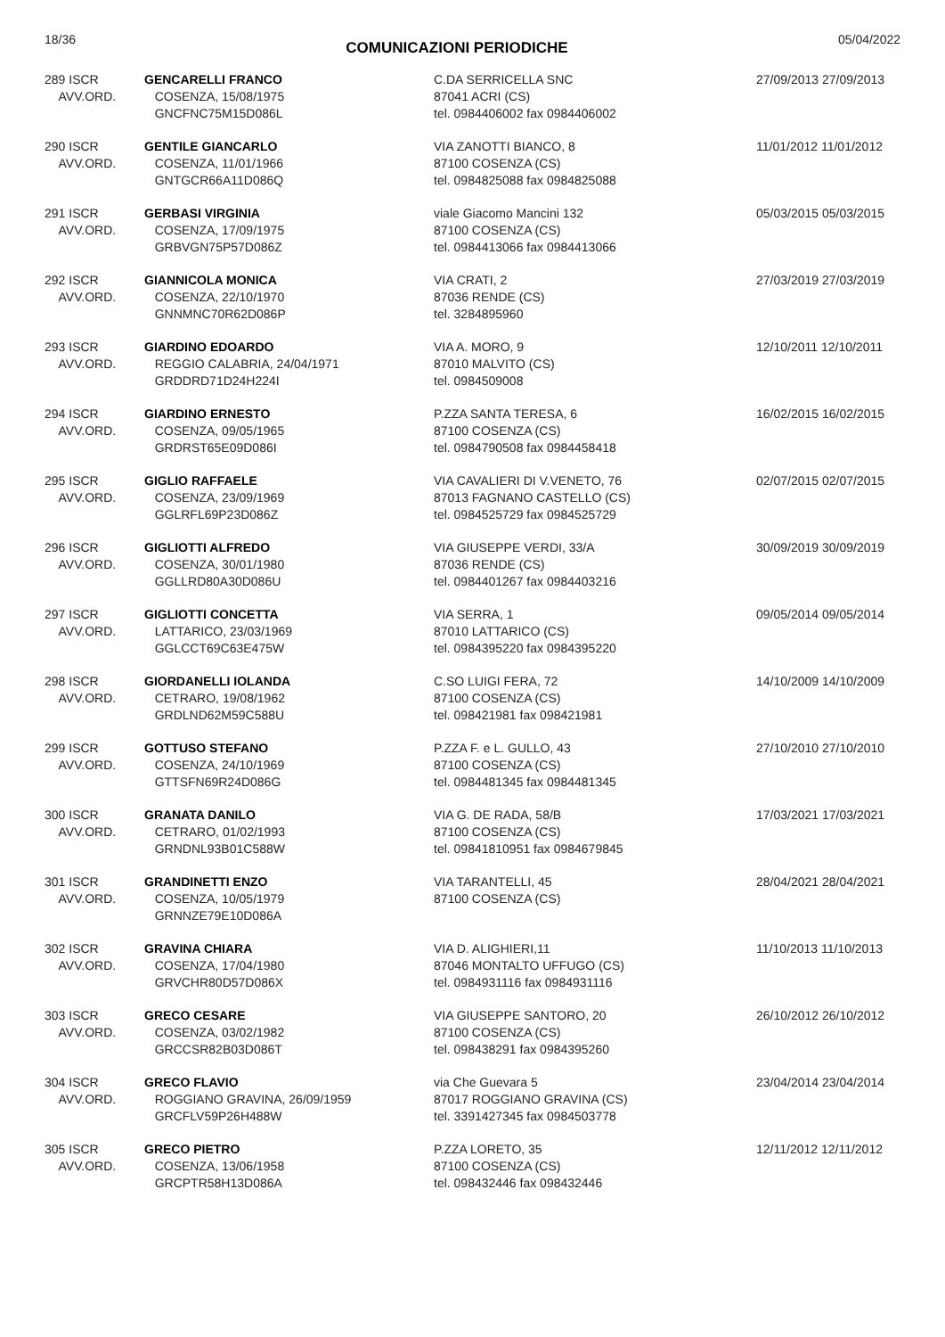18/36 COMUNICAZIONI PERIODICHE 05/04/2022
| 289 ISCR AVV.ORD. | GENCARELLI FRANCO COSENZA, 15/08/1975 GNCFNC75M15D086L | C.DA SERRICELLA SNC 87041 ACRI (CS) tel. 0984406002 fax 0984406002 | 27/09/2013 27/09/2013 |
| 290 ISCR AVV.ORD. | GENTILE GIANCARLO COSENZA, 11/01/1966 GNTGCR66A11D086Q | VIA ZANOTTI BIANCO, 8 87100 COSENZA (CS) tel. 0984825088 fax 0984825088 | 11/01/2012 11/01/2012 |
| 291 ISCR AVV.ORD. | GERBASI VIRGINIA COSENZA, 17/09/1975 GRBVGN75P57D086Z | viale Giacomo Mancini 132 87100 COSENZA (CS) tel. 0984413066 fax 0984413066 | 05/03/2015 05/03/2015 |
| 292 ISCR AVV.ORD. | GIANNICOLA MONICA COSENZA, 22/10/1970 GNNMNC70R62D086P | VIA CRATI, 2 87036 RENDE (CS) tel. 3284895960 | 27/03/2019 27/03/2019 |
| 293 ISCR AVV.ORD. | GIARDINO EDOARDO REGGIO CALABRIA, 24/04/1971 GRDDRD71D24H224I | VIA A. MORO, 9 87010 MALVITO (CS) tel. 0984509008 | 12/10/2011 12/10/2011 |
| 294 ISCR AVV.ORD. | GIARDINO ERNESTO COSENZA, 09/05/1965 GRDRST65E09D086I | P.ZZA SANTA TERESA, 6 87100 COSENZA (CS) tel. 0984790508 fax 0984458418 | 16/02/2015 16/02/2015 |
| 295 ISCR AVV.ORD. | GIGLIO RAFFAELE COSENZA, 23/09/1969 GGLRFL69P23D086Z | VIA CAVALIERI DI V.VENETO, 76 87013 FAGNANO CASTELLO (CS) tel. 0984525729 fax 0984525729 | 02/07/2015 02/07/2015 |
| 296 ISCR AVV.ORD. | GIGLIOTTI ALFREDO COSENZA, 30/01/1980 GGLLRD80A30D086U | VIA GIUSEPPE VERDI, 33/A 87036 RENDE (CS) tel. 0984401267 fax 0984403216 | 30/09/2019 30/09/2019 |
| 297 ISCR AVV.ORD. | GIGLIOTTI CONCETTA LATTARICO, 23/03/1969 GGLCCT69C63E475W | VIA SERRA, 1 87010 LATTARICO (CS) tel. 0984395220 fax 0984395220 | 09/05/2014 09/05/2014 |
| 298 ISCR AVV.ORD. | GIORDANELLI IOLANDA CETRARO, 19/08/1962 GRDLND62M59C588U | C.SO LUIGI FERA, 72 87100 COSENZA (CS) tel. 098421981 fax 098421981 | 14/10/2009 14/10/2009 |
| 299 ISCR AVV.ORD. | GOTTUSO STEFANO COSENZA, 24/10/1969 GTTSFN69R24D086G | P.ZZA F. e L. GULLO, 43 87100 COSENZA (CS) tel. 0984481345 fax 0984481345 | 27/10/2010 27/10/2010 |
| 300 ISCR AVV.ORD. | GRANATA DANILO CETRARO, 01/02/1993 GRNDNL93B01C588W | VIA G. DE RADA, 58/B 87100 COSENZA (CS) tel. 09841810951 fax 0984679845 | 17/03/2021 17/03/2021 |
| 301 ISCR AVV.ORD. | GRANDINETTI ENZO COSENZA, 10/05/1979 GRNNZE79E10D086A | VIA TARANTELLI, 45 87100 COSENZA (CS) | 28/04/2021 28/04/2021 |
| 302 ISCR AVV.ORD. | GRAVINA CHIARA COSENZA, 17/04/1980 GRVCHR80D57D086X | VIA D. ALIGHIERI,11 87046 MONTALTO UFFUGO (CS) tel. 0984931116 fax 0984931116 | 11/10/2013 11/10/2013 |
| 303 ISCR AVV.ORD. | GRECO CESARE COSENZA, 03/02/1982 GRCCSR82B03D086T | VIA GIUSEPPE SANTORO, 20 87100 COSENZA (CS) tel. 098438291 fax 0984395260 | 26/10/2012 26/10/2012 |
| 304 ISCR AVV.ORD. | GRECO FLAVIO ROGGIANO GRAVINA, 26/09/1959 GRCFLV59P26H488W | via Che Guevara 5 87017 ROGGIANO GRAVINA (CS) tel. 3391427345 fax 0984503778 | 23/04/2014 23/04/2014 |
| 305 ISCR AVV.ORD. | GRECO PIETRO COSENZA, 13/06/1958 GRCPTR58H13D086A | P.ZZA LORETO, 35 87100 COSENZA (CS) tel. 098432446 fax 098432446 | 12/11/2012 12/11/2012 |